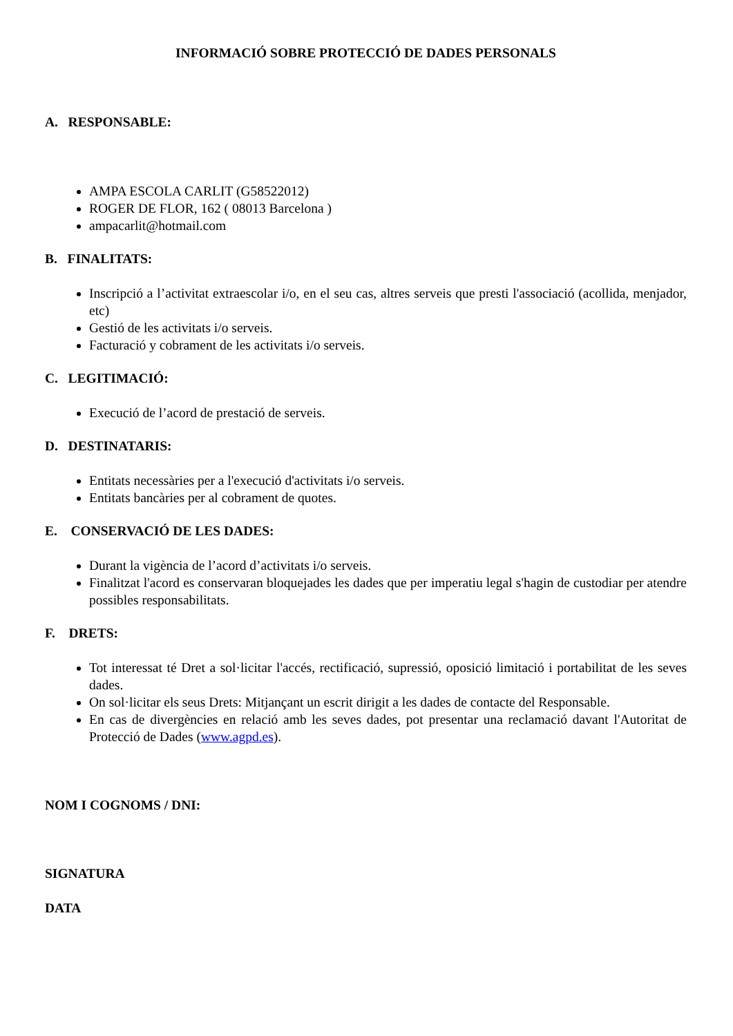INFORMACIÓ SOBRE PROTECCIÓ DE DADES PERSONALS
A. RESPONSABLE:
AMPA ESCOLA CARLIT (G58522012)
ROGER DE FLOR, 162 ( 08013 Barcelona )
ampacarlit@hotmail.com
B. FINALITATS:
Inscripció a l’activitat extraescolar i/o, en el seu cas, altres serveis que presti l'associació (acollida, menjador, etc)
Gestió de les activitats i/o serveis.
Facturació y cobrament de les activitats i/o serveis.
C. LEGITIMACIÓ:
Execució de l’acord de prestació de serveis.
D. DESTINATARIS:
Entitats necessàries per a l'execució d'activitats i/o serveis.
Entitats bancàries per al cobrament de quotes.
E. CONSERVACIÓ DE LES DADES:
Durant la vigència de l’acord d’activitats i/o serveis.
Finalitzat l'acord es conservaran bloquejades les dades que per imperatiu legal s'hagin de custodiar per atendre possibles responsabilitats.
F. DRETS:
Tot interessat té Dret a sol·licitar l'accés, rectificació, supressió, oposició limitació i portabilitat de les seves dades.
On sol·licitar els seus Drets: Mitjançant un escrit dirigit a les dades de contacte del Responsable.
En cas de divergències en relació amb les seves dades, pot presentar una reclamació davant l'Autoritat de Protecció de Dades (www.agpd.es).
NOM I COGNOMS / DNI:
SIGNATURA
DATA